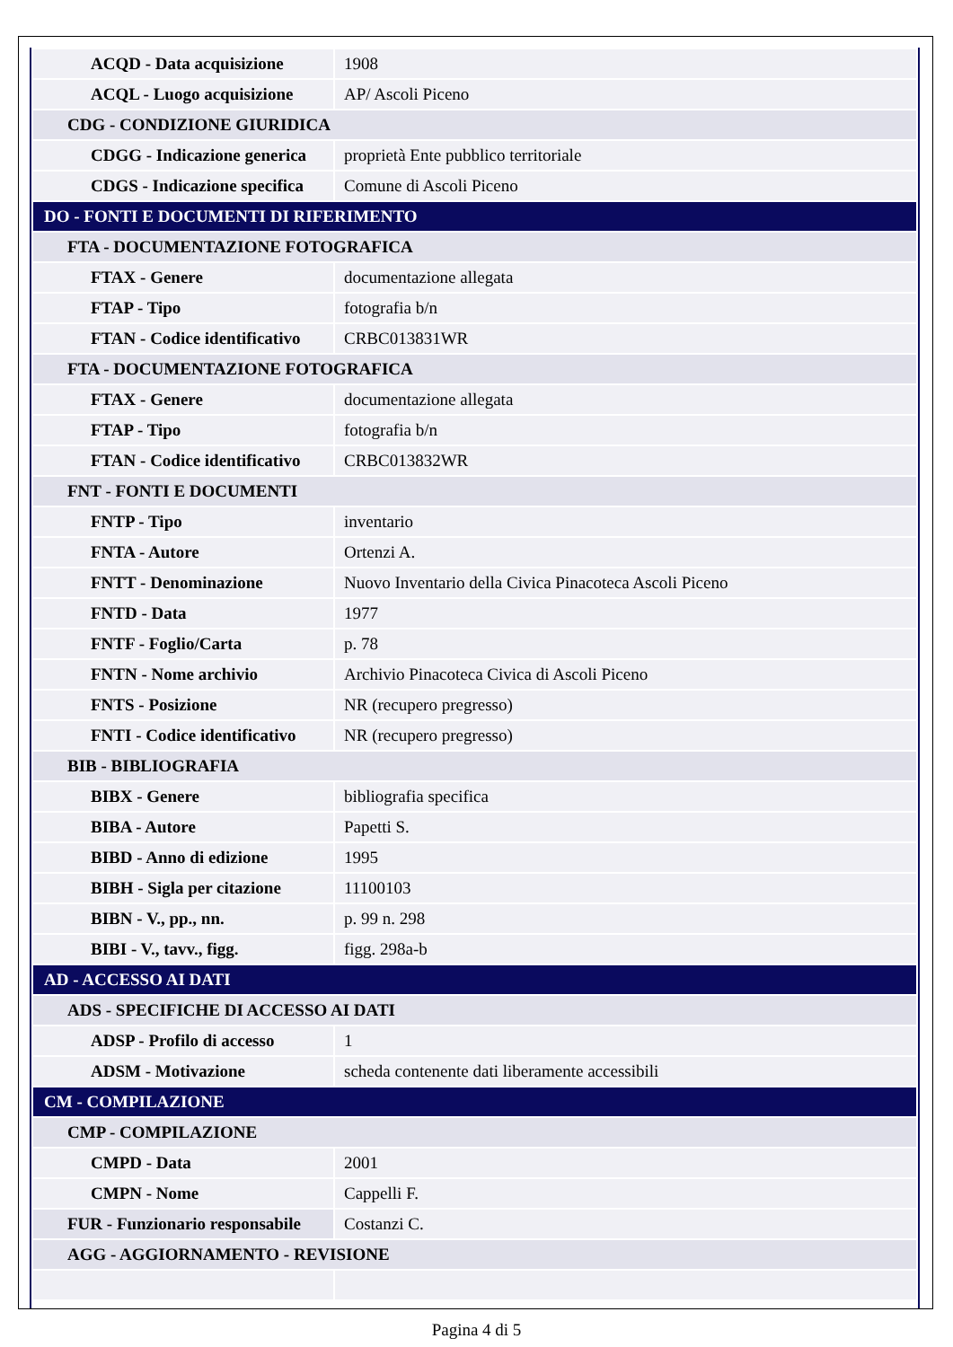| ACQD - Data acquisizione | 1908 |
| ACQL - Luogo acquisizione | AP/ Ascoli Piceno |
| CDG - CONDIZIONE GIURIDICA | |
| CDGG - Indicazione generica | proprietà Ente pubblico territoriale |
| CDGS - Indicazione specifica | Comune di Ascoli Piceno |
| DO - FONTI E DOCUMENTI DI RIFERIMENTO | |
| FTA - DOCUMENTAZIONE FOTOGRAFICA | |
| FTAX - Genere | documentazione allegata |
| FTAP - Tipo | fotografia b/n |
| FTAN - Codice identificativo | CRBC013831WR |
| FTA - DOCUMENTAZIONE FOTOGRAFICA | |
| FTAX - Genere | documentazione allegata |
| FTAP - Tipo | fotografia b/n |
| FTAN - Codice identificativo | CRBC013832WR |
| FNT - FONTI E DOCUMENTI | |
| FNTP - Tipo | inventario |
| FNTA - Autore | Ortenzi A. |
| FNTT - Denominazione | Nuovo Inventario della Civica Pinacoteca Ascoli Piceno |
| FNTD - Data | 1977 |
| FNTF - Foglio/Carta | p. 78 |
| FNTN - Nome archivio | Archivio Pinacoteca Civica di Ascoli Piceno |
| FNTS - Posizione | NR (recupero pregresso) |
| FNTI - Codice identificativo | NR (recupero pregresso) |
| BIB - BIBLIOGRAFIA | |
| BIBX - Genere | bibliografia specifica |
| BIBA - Autore | Papetti S. |
| BIBD - Anno di edizione | 1995 |
| BIBH - Sigla per citazione | 11100103 |
| BIBN - V., pp., nn. | p. 99 n. 298 |
| BIBI - V., tavv., figg. | figg. 298a-b |
| AD - ACCESSO AI DATI | |
| ADS - SPECIFICHE DI ACCESSO AI DATI | |
| ADSP - Profilo di accesso | 1 |
| ADSM - Motivazione | scheda contenente dati liberamente accessibili |
| CM - COMPILAZIONE | |
| CMP - COMPILAZIONE | |
| CMPD - Data | 2001 |
| CMPN - Nome | Cappelli F. |
| FUR - Funzionario responsabile | Costanzi C. |
| AGG - AGGIORNAMENTO - REVISIONE | |
Pagina 4 di 5